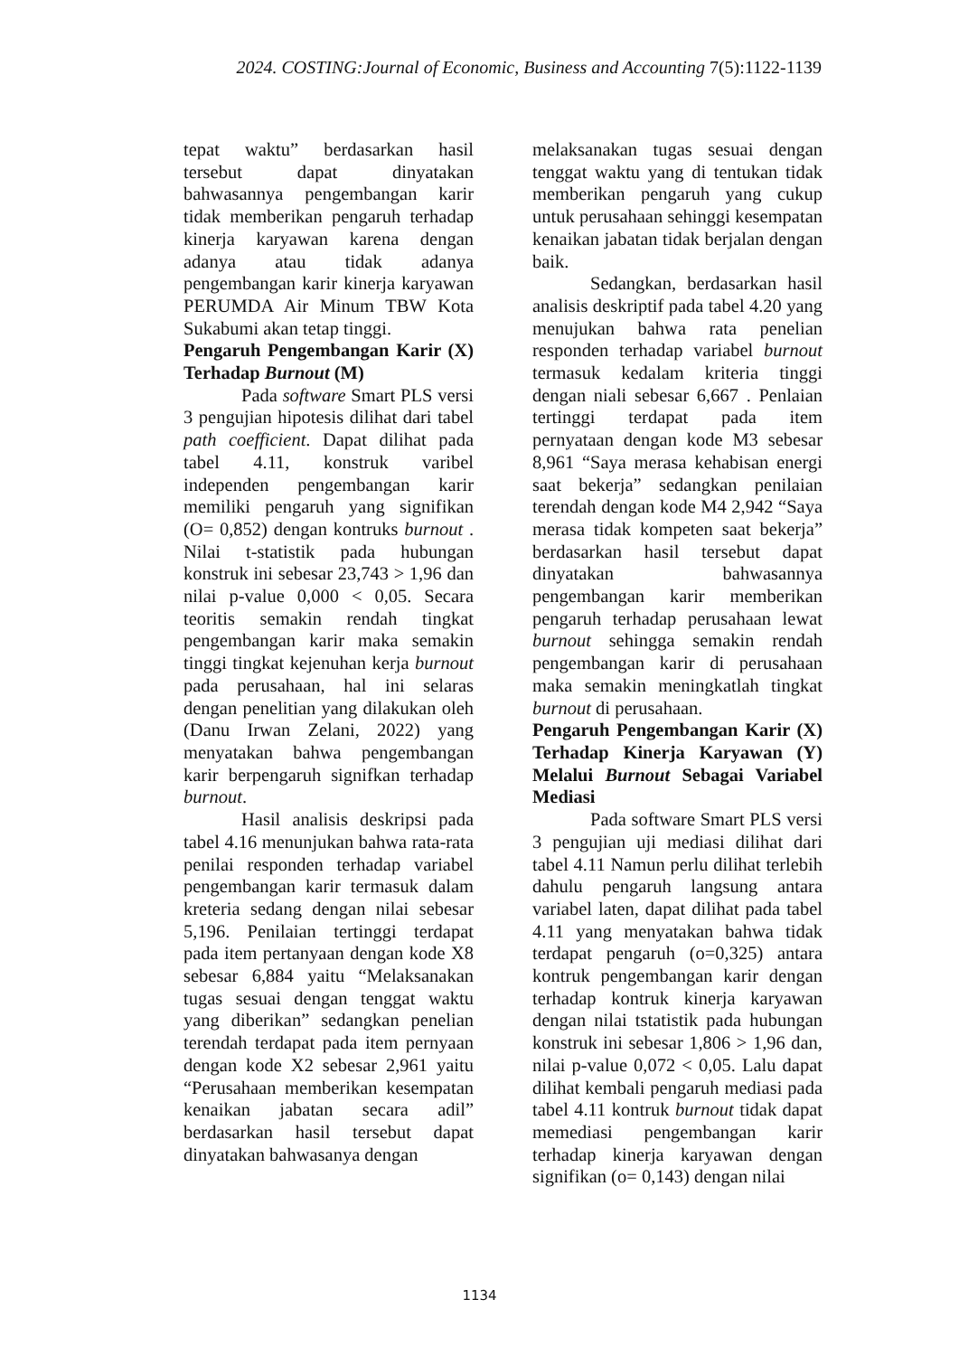2024. COSTING:Journal of Economic, Business and Accounting 7(5):1122-1139
tepat waktu” berdasarkan hasil tersebut dapat dinyatakan bahwasannya pengembangan karir tidak memberikan pengaruh terhadap kinerja karyawan karena dengan adanya atau tidak adanya pengembangan karir kinerja karyawan PERUMDA Air Minum TBW Kota Sukabumi akan tetap tinggi.
Pengaruh Pengembangan Karir (X) Terhadap Burnout (M)
Pada software Smart PLS versi 3 pengujian hipotesis dilihat dari tabel path coefficient. Dapat dilihat pada tabel 4.11, konstruk varibel independen pengembangan karir memiliki pengaruh yang signifikan (O= 0,852) dengan kontruks burnout . Nilai t-statistik pada hubungan konstruk ini sebesar 23,743 > 1,96 dan nilai p-value 0,000 < 0,05. Secara teoritis semakin rendah tingkat pengembangan karir maka semakin tinggi tingkat kejenuhan kerja burnout pada perusahaan, hal ini selaras dengan penelitian yang dilakukan oleh (Danu Irwan Zelani, 2022) yang menyatakan bahwa pengembangan karir berpengaruh signifkan terhadap burnout.
Hasil analisis deskripsi pada tabel 4.16 menunjukan bahwa rata-rata penilai responden terhadap variabel pengembangan karir termasuk dalam kreteria sedang dengan nilai sebesar 5,196. Penilaian tertinggi terdapat pada item pertanyaan dengan kode X8 sebesar 6,884 yaitu “Melaksanakan tugas sesuai dengan tenggat waktu yang diberikan” sedangkan penelian terendah terdapat pada item pernyaan dengan kode X2 sebesar 2,961 yaitu “Perusahaan memberikan kesempatan kenaikan jabatan secara adil” berdasarkan hasil tersebut dapat dinyatakan bahwasanya dengan
melaksanakan tugas sesuai dengan tenggat waktu yang di tentukan tidak memberikan pengaruh yang cukup untuk perusahaan sehinggi kesempatan kenaikan jabatan tidak berjalan dengan baik.
Sedangkan, berdasarkan hasil analisis deskriptif pada tabel 4.20 yang menujukan bahwa rata penelian responden terhadap variabel burnout termasuk kedalam kriteria tinggi dengan niali sebesar 6,667 . Penlaian tertinggi terdapat pada item pernyataan dengan kode M3 sebesar 8,961 “Saya merasa kehabisan energi saat bekerja” sedangkan penilaian terendah dengan kode M4 2,942 “Saya merasa tidak kompeten saat bekerja” berdasarkan hasil tersebut dapat dinyatakan bahwasannya pengembangan karir memberikan pengaruh terhadap perusahaan lewat burnout sehingga semakin rendah pengembangan karir di perusahaan maka semakin meningkatlah tingkat burnout di perusahaan.
Pengaruh Pengembangan Karir (X) Terhadap Kinerja Karyawan (Y) Melalui Burnout Sebagai Variabel Mediasi
Pada software Smart PLS versi 3 pengujian uji mediasi dilihat dari tabel 4.11 Namun perlu dilihat terlebih dahulu pengaruh langsung antara variabel laten, dapat dilihat pada tabel 4.11 yang menyatakan bahwa tidak terdapat pengaruh (o=0,325) antara kontruk pengembangan karir dengan terhadap kontruk kinerja karyawan dengan nilai tstatistik pada hubungan konstruk ini sebesar 1,806 > 1,96 dan, nilai p-value 0,072 < 0,05. Lalu dapat dilihat kembali pengaruh mediasi pada tabel 4.11 kontruk burnout tidak dapat memediasi pengembangan karir terhadap kinerja karyawan dengan signifikan (o= 0,143) dengan nilai
1134